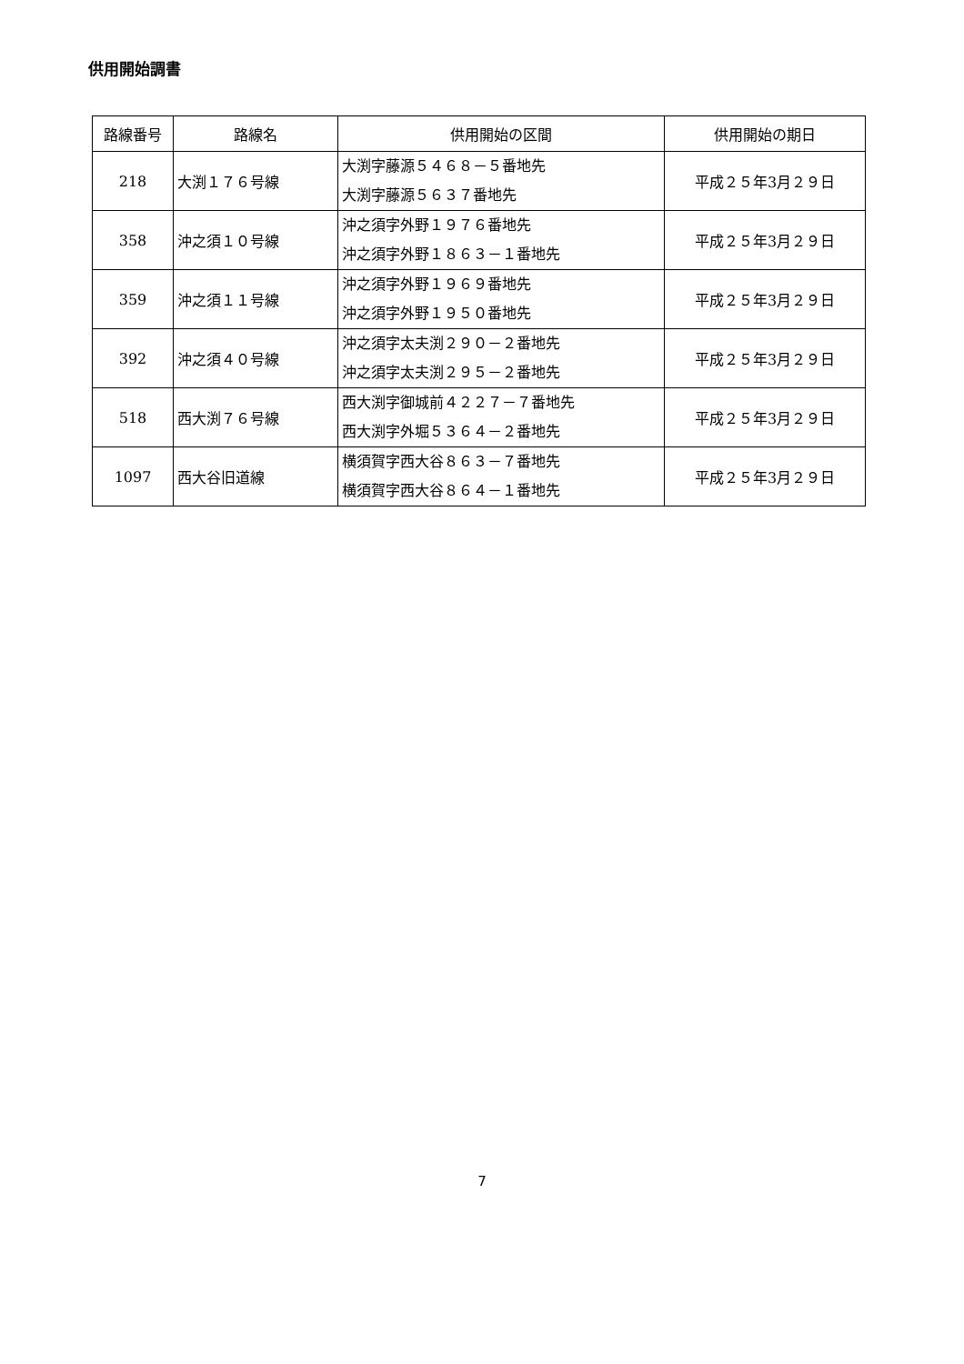供用開始調書
| 路線番号 | 路線名 | 供用開始の区間 | 供用開始の期日 |
| --- | --- | --- | --- |
| 218 | 大渕１７６号線 | 大渕字藤源５４６８－５番地先 大渕字藤源５６３７番地先 | 平成２５年3月２９日 |
| 358 | 沖之須１０号線 | 沖之須字外野１９７６番地先 沖之須字外野１８６３－１番地先 | 平成２５年3月２９日 |
| 359 | 沖之須１１号線 | 沖之須字外野１９６９番地先 沖之須字外野１９５０番地先 | 平成２５年3月２９日 |
| 392 | 沖之須４０号線 | 沖之須字太夫渕２９０－２番地先 沖之須字太夫渕２９５－２番地先 | 平成２５年3月２９日 |
| 518 | 西大渕７６号線 | 西大渕字御城前４２２７－７番地先 西大渕字外堀５３６４－２番地先 | 平成２５年3月２９日 |
| 1097 | 西大谷旧道線 | 横須賀字西大谷８６３－７番地先 横須賀字西大谷８６４－１番地先 | 平成２５年3月２９日 |
7